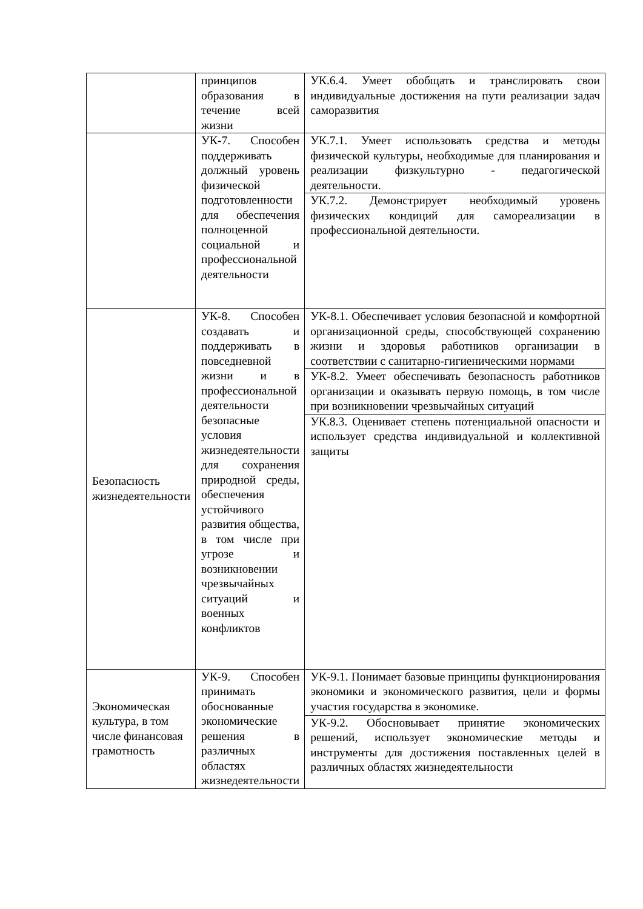| | принципов образования в течение всей жизни | УК.6.4. Умеет обобщать и транслировать свои индивидуальные достижения на пути реализации задач саморазвития |
| | УК-7. Способен поддерживать должный уровень физической подготовленности для обеспечения полноценной социальной и профессиональной деятельности | УК.7.1. Умеет использовать средства и методы физической культуры, необходимые для планирования и реализации физкультурно - педагогической деятельности. |
| | | УК.7.2. Демонстрирует необходимый уровень физических кондиций для самореализации в профессиональной деятельности. |
| Безопасность жизнедеятельности | УК-8. Способен создавать и поддерживать в повседневной жизни и в профессиональной деятельности безопасные условия жизнедеятельности для сохранения природной среды, обеспечения устойчивого развития общества, в том числе при угрозе и возникновении чрезвычайных ситуаций и военных конфликтов | УК-8.1. Обеспечивает условия безопасной и комфортной организационной среды, способствующей сохранению жизни и здоровья работников организации в соответствии с санитарно-гигиеническими нормами |
| | | УК-8.2. Умеет обеспечивать безопасность работников организации и оказывать первую помощь, в том числе при возникновении чрезвычайных ситуаций |
| | | УК.8.3. Оценивает степень потенциальной опасности и использует средства индивидуальной и коллективной защиты |
| Экономическая культура, в том числе финансовая грамотность | УК-9. Способен принимать обоснованные экономические решения в различных областях жизнедеятельности | УК-9.1. Понимает базовые принципы функционирования экономики и экономического развития, цели и формы участия государства в экономике. |
| | | УК-9.2. Обосновывает принятие экономических решений, использует экономические методы и инструменты для достижения поставленных целей в различных областях жизнедеятельности |